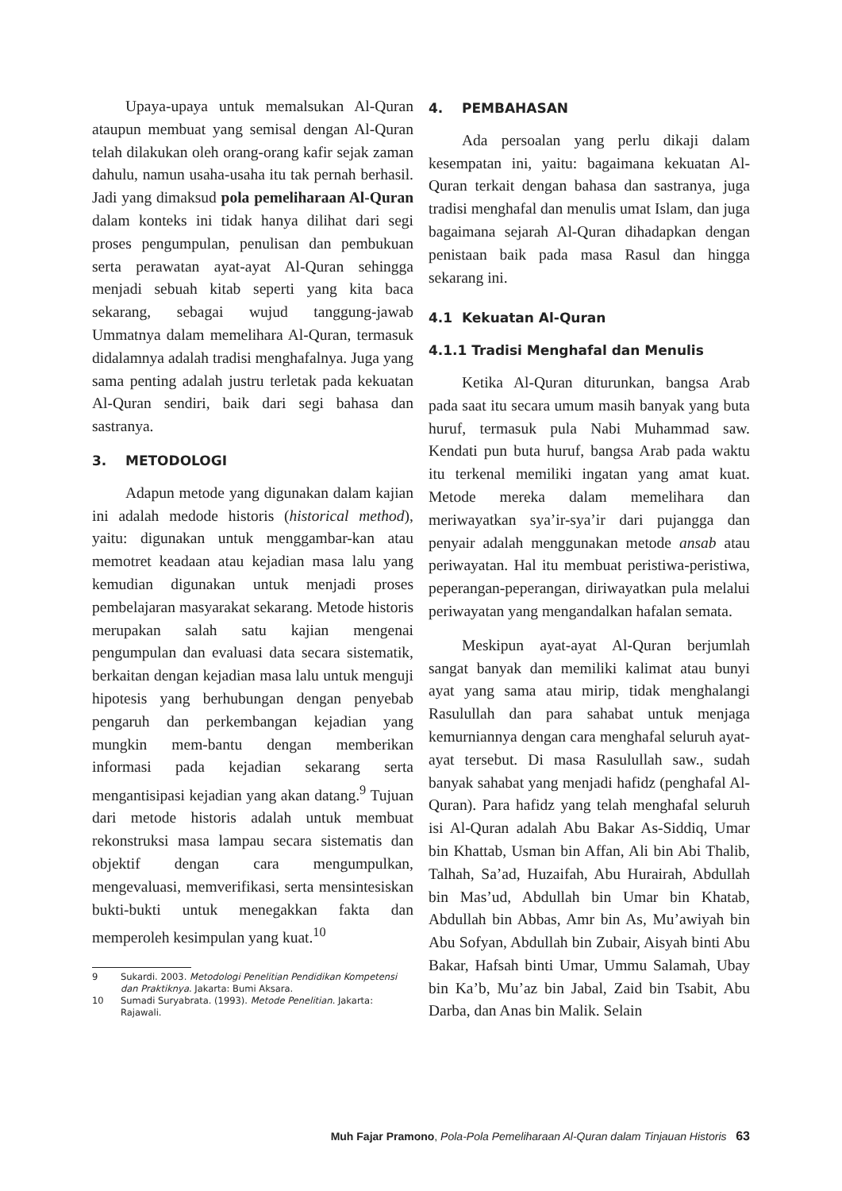Upaya-upaya untuk memalsukan Al-Quran ataupun membuat yang semisal dengan Al-Quran telah dilakukan oleh orang-orang kafir sejak zaman dahulu, namun usaha-usaha itu tak pernah berhasil. Jadi yang dimaksud pola pemeliharaan Al-Quran dalam konteks ini tidak hanya dilihat dari segi proses pengumpulan, penulisan dan pembukuan serta perawatan ayat-ayat Al-Quran sehingga menjadi sebuah kitab seperti yang kita baca sekarang, sebagai wujud tanggung-jawab Ummatnya dalam memelihara Al-Quran, termasuk didalamnya adalah tradisi menghafalnya. Juga yang sama penting adalah justru terletak pada kekuatan Al-Quran sendiri, baik dari segi bahasa dan sastranya.
3. METODOLOGI
Adapun metode yang digunakan dalam kajian ini adalah medode historis (historical method), yaitu: digunakan untuk menggambar-kan atau memotret keadaan atau kejadian masa lalu yang kemudian digunakan untuk menjadi proses pembelajaran masyarakat sekarang. Metode historis merupakan salah satu kajian mengenai pengumpulan dan evaluasi data secara sistematik, berkaitan dengan kejadian masa lalu untuk menguji hipotesis yang berhubungan dengan penyebab pengaruh dan perkembangan kejadian yang mungkin mem-bantu dengan memberikan informasi pada kejadian sekarang serta mengantisipasi kejadian yang akan datang.<sup>9</sup> Tujuan dari metode historis adalah untuk membuat rekonstruksi masa lampau secara sistematis dan objektif dengan cara mengumpulkan, mengevaluasi, memverifikasi, serta mensintesiskan bukti-bukti untuk menegakkan fakta dan memperoleh kesimpulan yang kuat.<sup>10</sup>
9 Sukardi. 2003. Metodologi Penelitian Pendidikan Kompetensi dan Praktiknya. Jakarta: Bumi Aksara.
10 Sumadi Suryabrata. (1993). Metode Penelitian. Jakarta: Rajawali.
4. PEMBAHASAN
Ada persoalan yang perlu dikaji dalam kesempatan ini, yaitu: bagaimana kekuatan Al-Quran terkait dengan bahasa dan sastranya, juga tradisi menghafal dan menulis umat Islam, dan juga bagaimana sejarah Al-Quran dihadapkan dengan penistaan baik pada masa Rasul dan hingga sekarang ini.
4.1 Kekuatan Al-Quran
4.1.1 Tradisi Menghafal dan Menulis
Ketika Al-Quran diturunkan, bangsa Arab pada saat itu secara umum masih banyak yang buta huruf, termasuk pula Nabi Muhammad saw. Kendati pun buta huruf, bangsa Arab pada waktu itu terkenal memiliki ingatan yang amat kuat. Metode mereka dalam memelihara dan meriwayatkan sya’ir-sya’ir dari pujangga dan penyair adalah menggunakan metode ansab atau periwayatan. Hal itu membuat peristiwa-peristiwa, peperangan-peperangan, diriwayatkan pula melalui periwayatan yang mengandalkan hafalan semata.
Meskipun ayat-ayat Al-Quran berjumlah sangat banyak dan memiliki kalimat atau bunyi ayat yang sama atau mirip, tidak menghalangi Rasulullah dan para sahabat untuk menjaga kemurniannya dengan cara menghafal seluruh ayat-ayat tersebut. Di masa Rasulullah saw., sudah banyak sahabat yang menjadi hafidz (penghafal Al-Quran). Para hafidz yang telah menghafal seluruh isi Al-Quran adalah Abu Bakar As-Siddiq, Umar bin Khattab, Usman bin Affan, Ali bin Abi Thalib, Talhah, Sa’ad, Huzaifah, Abu Hurairah, Abdullah bin Mas’ud, Abdullah bin Umar bin Khatab, Abdullah bin Abbas, Amr bin As, Mu’awiyah bin Abu Sofyan, Abdullah bin Zubair, Aisyah binti Abu Bakar, Hafsah binti Umar, Ummu Salamah, Ubay bin Ka’b, Mu’az bin Jabal, Zaid bin Tsabit, Abu Darba, dan Anas bin Malik. Selain
Muh Fajar Pramono, Pola-Pola Pemeliharaan Al-Quran dalam Tinjauan Historis 63